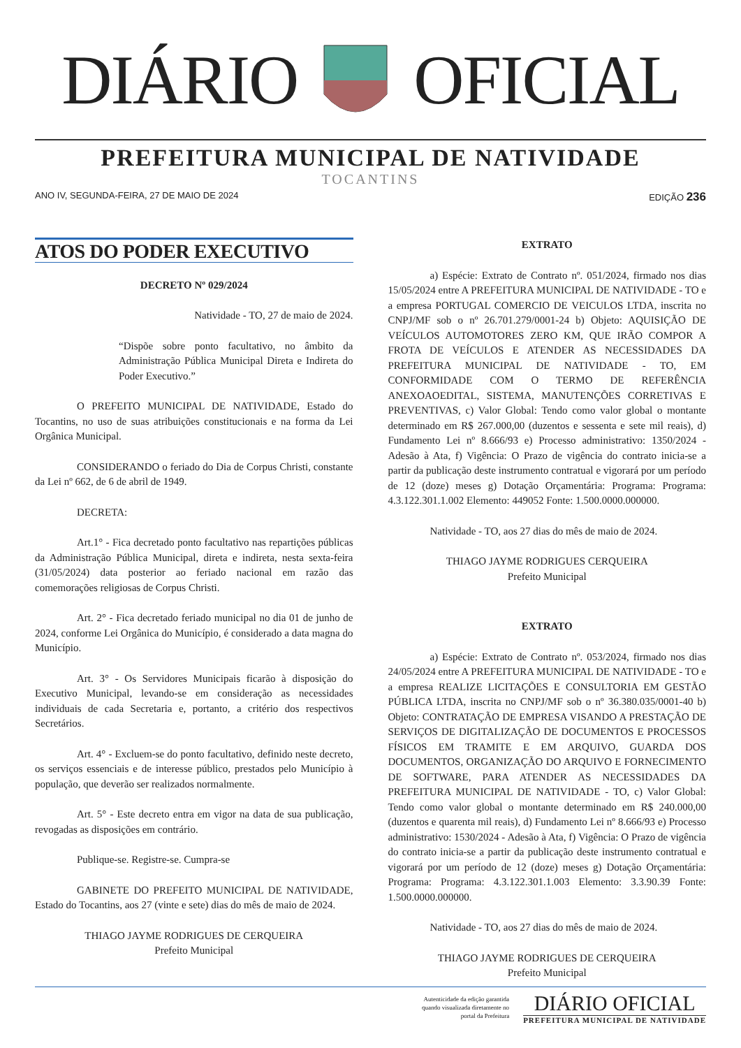DIÁRIO OFICIAL
PREFEITURA MUNICIPAL DE NATIVIDADE
TOCANTINS
ANO IV, SEGUNDA-FEIRA, 27 DE MAIO DE 2024 EDIÇÃO 236
ATOS DO PODER EXECUTIVO
DECRETO Nº 029/2024
Natividade - TO, 27 de maio de 2024.
“Dispõe sobre ponto facultativo, no âmbito da Administração Pública Municipal Direta e Indireta do Poder Executivo.”
O PREFEITO MUNICIPAL DE NATIVIDADE, Estado do Tocantins, no uso de suas atribuições constitucionais e na forma da Lei Orgânica Municipal.
CONSIDERANDO o feriado do Dia de Corpus Christi, constante da Lei nº 662, de 6 de abril de 1949.
DECRETA:
Art.1° - Fica decretado ponto facultativo nas repartições públicas da Administração Pública Municipal, direta e indireta, nesta sexta-feira (31/05/2024) data posterior ao feriado nacional em razão das comemorações religiosas de Corpus Christi.
Art. 2° - Fica decretado feriado municipal no dia 01 de junho de 2024, conforme Lei Orgânica do Município, é considerado a data magna do Município.
Art. 3° - Os Servidores Municipais ficarão à disposição do Executivo Municipal, levando-se em consideração as necessidades individuais de cada Secretaria e, portanto, a critério dos respectivos Secretários.
Art. 4° - Excluem-se do ponto facultativo, definido neste decreto, os serviços essenciais e de interesse público, prestados pelo Município à população, que deverão ser realizados normalmente.
Art. 5° - Este decreto entra em vigor na data de sua publicação, revogadas as disposições em contrário.
Publique-se. Registre-se. Cumpra-se
GABINETE DO PREFEITO MUNICIPAL DE NATIVIDADE, Estado do Tocantins, aos 27 (vinte e sete) dias do mês de maio de 2024.
THIAGO JAYME RODRIGUES DE CERQUEIRA
Prefeito Municipal
EXTRATO
a) Espécie: Extrato de Contrato nº. 051/2024, firmado nos dias 15/05/2024 entre A PREFEITURA MUNICIPAL DE NATIVIDADE - TO e a empresa PORTUGAL COMERCIO DE VEICULOS LTDA, inscrita no CNPJ/MF sob o nº 26.701.279/0001-24 b) Objeto: AQUISIÇÃO DE VEÍCULOS AUTOMOTORES ZERO KM, QUE IRÃO COMPOR A FROTA DE VEÍCULOS E ATENDER AS NECESSIDADES DA PREFEITURA MUNICIPAL DE NATIVIDADE - TO, EM CONFORMIDADE COM O TERMO DE REFERÊNCIA ANEXOAOEDITAL, SISTEMA, MANUTENÇÕES CORRETIVAS E PREVENTIVAS, c) Valor Global: Tendo como valor global o montante determinado em R$ 267.000,00 (duzentos e sessenta e sete mil reais), d) Fundamento Lei nº 8.666/93 e) Processo administrativo: 1350/2024 - Adesão à Ata, f) Vigência: O Prazo de vigência do contrato inicia-se a partir da publicação deste instrumento contratual e vigorará por um período de 12 (doze) meses g) Dotação Orçamentária: Programa: Programa: 4.3.122.301.1.002 Elemento: 449052 Fonte: 1.500.0000.000000.
Natividade - TO, aos 27 dias do mês de maio de 2024.
THIAGO JAYME RODRIGUES CERQUEIRA
Prefeito Municipal
EXTRATO
a) Espécie: Extrato de Contrato nº. 053/2024, firmado nos dias 24/05/2024 entre A PREFEITURA MUNICIPAL DE NATIVIDADE - TO e a empresa REALIZE LICITAÇÕES E CONSULTORIA EM GESTÃO PÚBLICA LTDA, inscrita no CNPJ/MF sob o nº 36.380.035/0001-40 b) Objeto: CONTRATAÇÃO DE EMPRESA VISANDO A PRESTAÇÃO DE SERVIÇOS DE DIGITALIZAÇÃO DE DOCUMENTOS E PROCESSOS FÍSICOS EM TRAMITE E EM ARQUIVO, GUARDA DOS DOCUMENTOS, ORGANIZAÇÃO DO ARQUIVO E FORNECIMENTO DE SOFTWARE, PARA ATENDER AS NECESSIDADES DA PREFEITURA MUNICIPAL DE NATIVIDADE - TO, c) Valor Global: Tendo como valor global o montante determinado em R$ 240.000,00 (duzentos e quarenta mil reais), d) Fundamento Lei nº 8.666/93 e) Processo administrativo: 1530/2024 - Adesão à Ata, f) Vigência: O Prazo de vigência do contrato inicia-se a partir da publicação deste instrumento contratual e vigorará por um período de 12 (doze) meses g) Dotação Orçamentária: Programa: Programa: 4.3.122.301.1.003 Elemento: 3.3.90.39 Fonte: 1.500.0000.000000.
Natividade - TO, aos 27 dias do mês de maio de 2024.
THIAGO JAYME RODRIGUES DE CERQUEIRA
Prefeito Municipal
Autenticidade da edição garantida
quando visualizada diretamente no
portal da Prefeitura
DIÁRIO OFICIAL
PREFEITURA MUNICIPAL DE NATIVIDADE